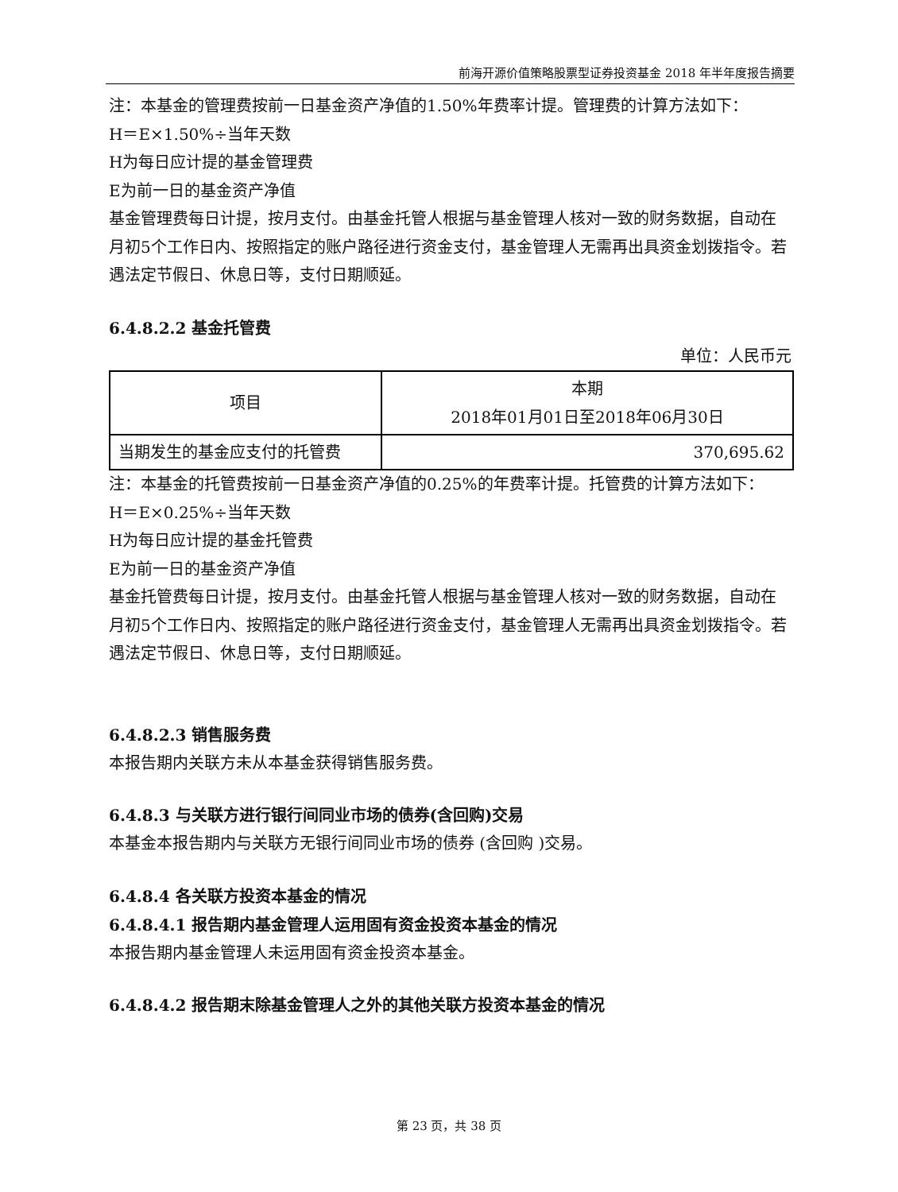前海开源价值策略股票型证券投资基金 2018 年半年度报告摘要
注：本基金的管理费按前一日基金资产净值的1.50%年费率计提。管理费的计算方法如下：
H＝E×1.50%÷当年天数
H为每日应计提的基金管理费
E为前一日的基金资产净值
基金管理费每日计提，按月支付。由基金托管人根据与基金管理人核对一致的财务数据，自动在月初5个工作日内、按照指定的账户路径进行资金支付，基金管理人无需再出具资金划拨指令。若遇法定节假日、休息日等，支付日期顺延。
6.4.8.2.2 基金托管费
单位：人民币元
| 项目 | 本期 2018年01月01日至2018年06月30日 |
| 当期发生的基金应支付的托管费 | 370,695.62 |
注：本基金的托管费按前一日基金资产净值的0.25%的年费率计提。托管费的计算方法如下：
H＝E×0.25%÷当年天数
H为每日应计提的基金托管费
E为前一日的基金资产净值
基金托管费每日计提，按月支付。由基金托管人根据与基金管理人核对一致的财务数据，自动在月初5个工作日内、按照指定的账户路径进行资金支付，基金管理人无需再出具资金划拨指令。若遇法定节假日、休息日等，支付日期顺延。
6.4.8.2.3 销售服务费
本报告期内关联方未从本基金获得销售服务费。
6.4.8.3 与关联方进行银行间同业市场的债券(含回购)交易
本基金本报告期内与关联方无银行间同业市场的债券 (含回购 )交易。
6.4.8.4 各关联方投资本基金的情况
6.4.8.4.1 报告期内基金管理人运用固有资金投资本基金的情况
本报告期内基金管理人未运用固有资金投资本基金。
6.4.8.4.2 报告期末除基金管理人之外的其他关联方投资本基金的情况
第 23 页，共 38 页